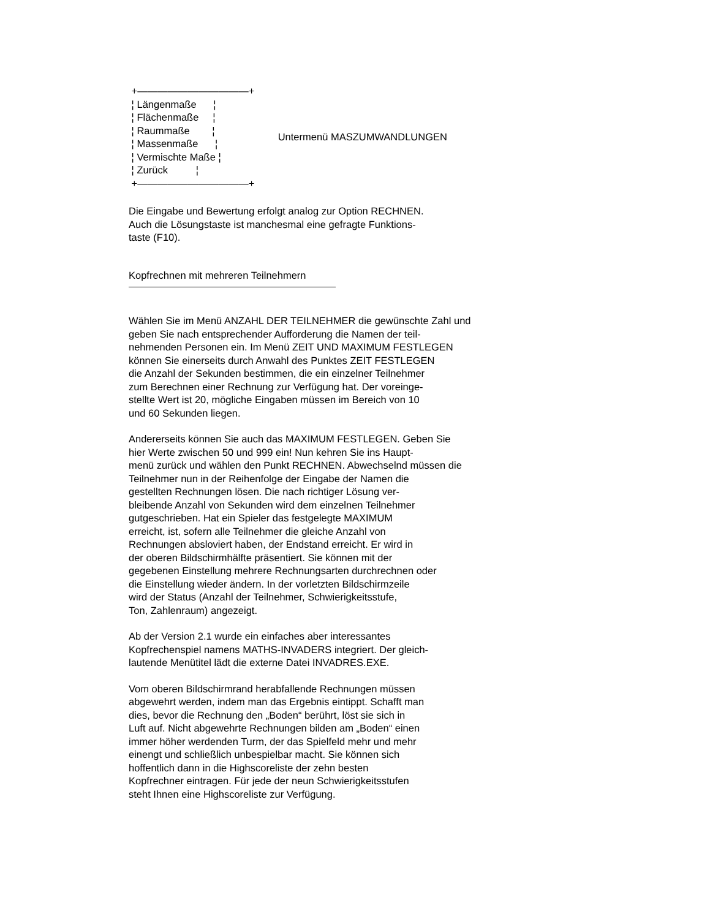+———————————+ ¦ Längenmaße ¦ ¦ Flächenmaße ¦ ¦ Raummaße ¦ ¦ Massenmaße ¦ ¦ Vermischte Maße ¦ ¦ Zurück ¦ +———————————+
Untermenü MASZUMWANDLUNGEN
Die Eingabe und Bewertung erfolgt analog zur Option RECHNEN. Auch die Lösungstaste ist manchesmal eine gefragte Funktions- taste (F10).
Kopfrechnen mit mehreren Teilnehmern
Wählen Sie im Menü ANZAHL DER TEILNEHMER die gewünschte Zahl und geben Sie nach entsprechender Aufforderung die Namen der teil- nehmenden Personen ein. Im Menü ZEIT UND MAXIMUM FESTLEGEN können Sie einerseits durch Anwahl des Punktes ZEIT FESTLEGEN die Anzahl der Sekunden bestimmen, die ein einzelner Teilnehmer zum Berechnen einer Rechnung zur Verfügung hat. Der voreinge- stellte Wert ist 20, mögliche Eingaben müssen im Bereich von 10 und 60 Sekunden liegen.
Andererseits können Sie auch das MAXIMUM FESTLEGEN. Geben Sie hier Werte zwischen 50 und 999 ein! Nun kehren Sie ins Haupt- menü zurück und wählen den Punkt RECHNEN. Abwechselnd müssen die Teilnehmer nun in der Reihenfolge der Eingabe der Namen die gestellten Rechnungen lösen. Die nach richtiger Lösung ver- bleibende Anzahl von Sekunden wird dem einzelnen Teilnehmer gutgeschrieben. Hat ein Spieler das festgelegte MAXIMUM erreicht, ist, sofern alle Teilnehmer die gleiche Anzahl von Rechnungen absloviert haben, der Endstand erreicht. Er wird in der oberen Bildschirmhälfte präsentiert. Sie können mit der gegebenen Einstellung mehrere Rechnungsarten durchrechnen oder die Einstellung wieder ändern. In der vorletzten Bildschirmzeile wird der Status (Anzahl der Teilnehmer, Schwierigkeitsstufe, Ton, Zahlenraum) angezeigt.
Ab der Version 2.1 wurde ein einfaches aber interessantes Kopfrechenspiel namens MATHS-INVADERS integriert. Der gleich- lautende Menütitel lädt die externe Datei INVADRES.EXE.
Vom oberen Bildschirmrand herabfallende Rechnungen müssen abgewehrt werden, indem man das Ergebnis eintippt. Schafft man dies, bevor die Rechnung den „Boden“ berührt, löst sie sich in Luft auf. Nicht abgewehrte Rechnungen bilden am „Boden“ einen immer höher werdenden Turm, der das Spielfeld mehr und mehr einengt und schließlich unbespielbar macht. Sie können sich hoffentlich dann in die Highscoreliste der zehn besten Kopfrechner eintragen. Für jede der neun Schwierigkeitsstufen steht Ihnen eine Highscoreliste zur Verfügung.